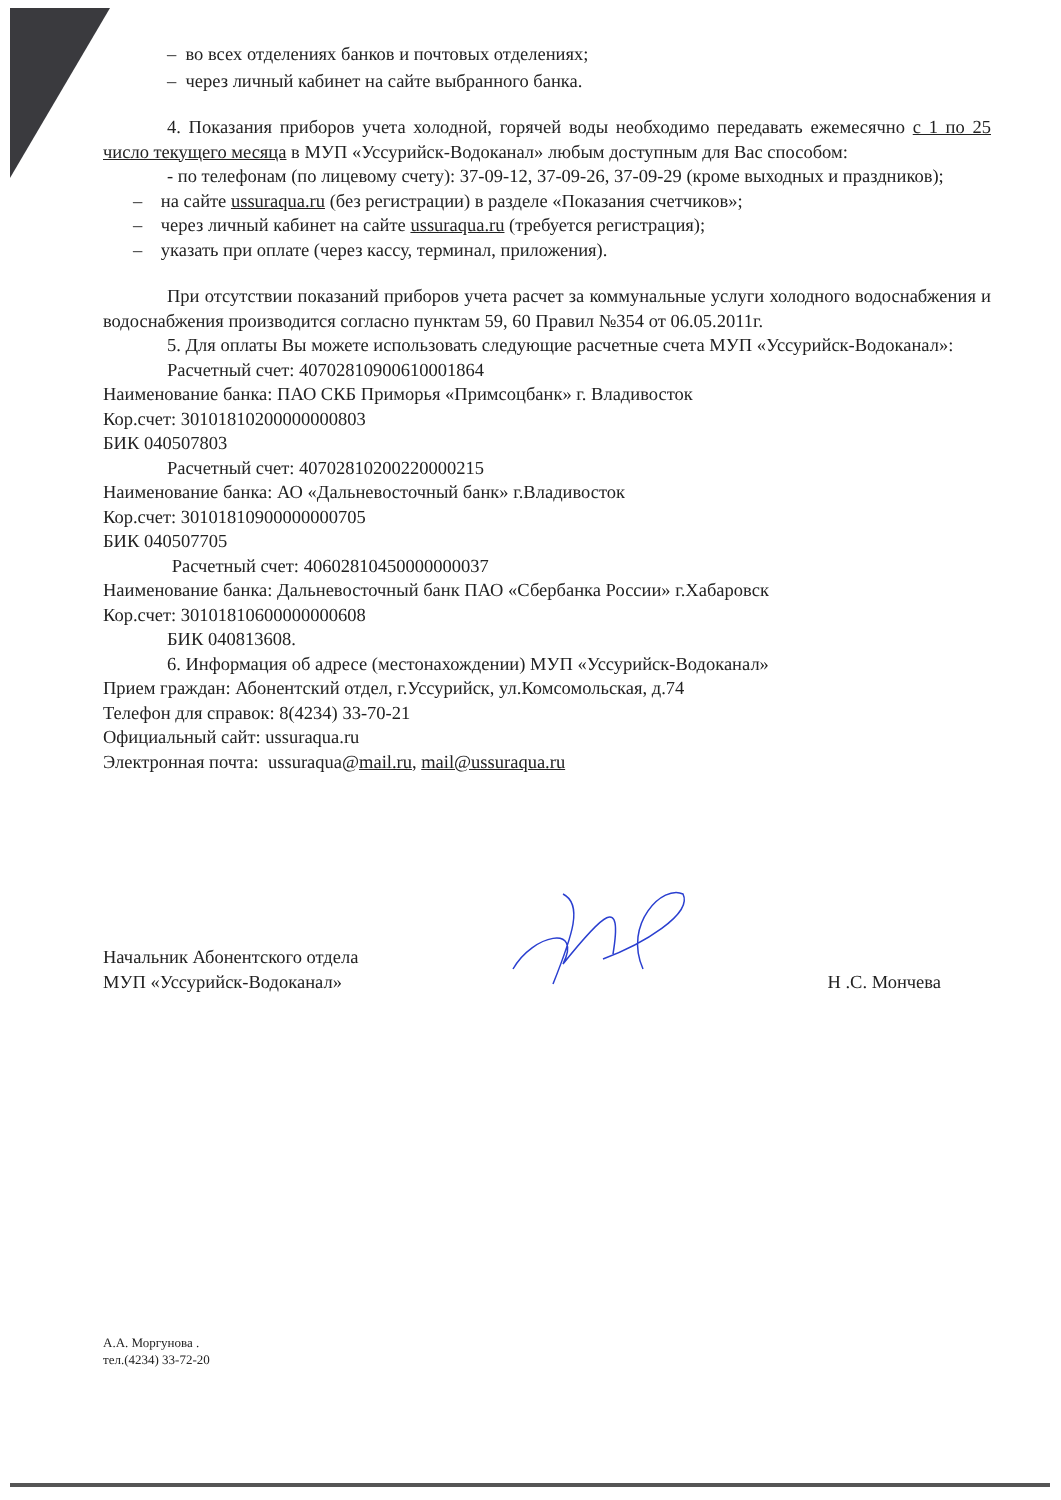– во всех отделениях банков и почтовых отделениях;
– через личный кабинет на сайте выбранного банка.
4. Показания приборов учета холодной, горячей воды необходимо передавать ежемесячно с 1 по 25 число текущего месяца в МУП «Уссурийск-Водоканал» любым доступным для Вас способом:
- по телефонам (по лицевому счету): 37-09-12, 37-09-26, 37-09-29 (кроме выходных и праздников);
– на сайте ussuraqua.ru (без регистрации) в разделе «Показания счетчиков»;
– через личный кабинет на сайте ussuraqua.ru (требуется регистрация);
– указать при оплате (через кассу, терминал, приложения).
При отсутствии показаний приборов учета расчет за коммунальные услуги холодного водоснабжения и водоснабжения производится согласно пунктам 59, 60 Правил №354 от 06.05.2011г.
5. Для оплаты Вы можете использовать следующие расчетные счета МУП «Уссурийск-Водоканал»:
Расчетный счет: 40702810900610001864
Наименование банка: ПАО СКБ Приморья «Примсоцбанк» г. Владивосток
Кор.счет: 30101810200000000803
БИК 040507803
Расчетный счет: 40702810200220000215
Наименование банка: АО «Дальневосточный банк» г.Владивосток
Кор.счет: 30101810900000000705
БИК 040507705
Расчетный счет: 40602810450000000037
Наименование банка: Дальневосточный банк ПАО «Сбербанка России» г.Хабаровск
Кор.счет: 30101810600000000608
БИК 040813608.
6. Информация об адресе (местонахождении) МУП «Уссурийск-Водоканал»
Прием граждан: Абонентский отдел, г.Уссурийск, ул.Комсомольская, д.74
Телефон для справок: 8(4234) 33-70-21
Официальный сайт: ussuraqua.ru
Электронная почта: ussuraqua@mail.ru, mail@ussuraqua.ru
Начальник Абонентского отдела
МУП «Уссурийск-Водоканал»
Н .С. Мончева
А.А. Моргунова .
тел.(4234) 33-72-20